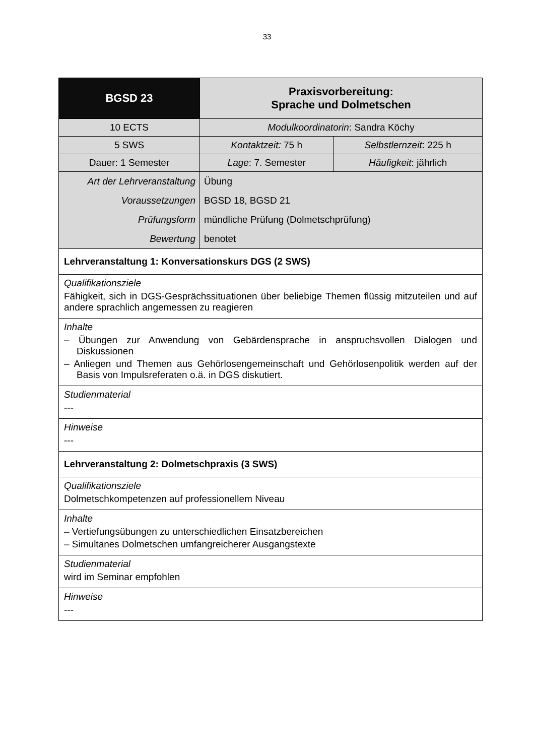33
| BGSD 23 | Praxisvorbereitung: Sprache und Dolmetschen | |
| 10 ECTS | Modulkoordinatorin : Sandra Köchy | |
| 5 SWS | Kontaktzeit: 75 h | Selbstlernzeit : 225 h |
| Dauer : 1 Semester | Lage : 7. Semester | Häufigkeit : jährlich |
| Art der Lehrveranstaltung | Übung | |
| Voraussetzungen | BGSD 18, BGSD 21 | |
| Prüfungsform | mündliche Prüfung (Dolmetschprüfung) | |
| Bewertung | benotet | |
| Lehrveranstaltung 1: Konversationskurs DGS (2 SWS) | | |
| Qualifikationsziele Fähigkeit, sich in DGS-Gesprächssituationen über beliebige Themen flüssig mitzu­teilen und auf andere sprachlich angemessen zu reagieren | | |
| Inhalte – Übungen zur Anwendung von Gebärdensprache in anspruchsvollen Dialogen und Diskussionen – Anliegen und Themen aus Gehörlosengemeinschaft und Gehörlosenpolitik werden auf der Basis von Impulsreferaten o.ä. in DGS diskutiert. | | |
| Studienmaterial --- | | |
| Hinweise --- | | |
| Lehrveranstaltung 2: Dolmetschpraxis (3 SWS) | | |
| Qualifikationsziele Dolmetschkompetenzen auf professionellem Niveau | | |
| Inhalte – Vertiefungsübungen zu unterschiedlichen Einsatzbereichen – Simultanes Dolmetschen umfangreicherer Ausgangstexte | | |
| Studienmaterial wird im Seminar empfohlen | | |
| Hinweise --- | | |